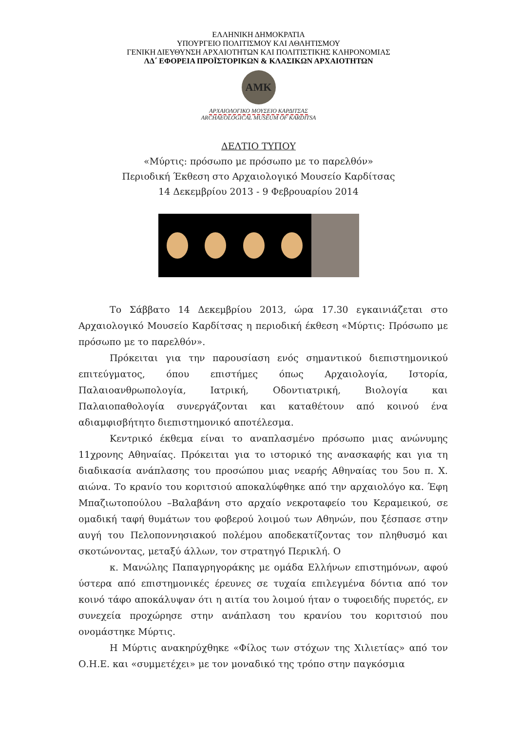ΕΛΛΗΝΙΚΗ ΔΗΜΟΚΡΑΤΙΑ
ΥΠΟΥΡΓΕΙΟ ΠΟΛΙΤΙΣΜΟΥ ΚΑΙ ΑΘΛΗΤΙΣΜΟΥ
ΓΕΝΙΚΗ ΔΙΕΥΘΥΝΣΗ ΑΡΧΑΙΟΤΗΤΩΝ ΚΑΙ ΠΟΛΙΤΙΣΤΙΚΗΣ ΚΛΗΡΟΝΟΜΙΑΣ
ΛΔ΄ ΕΦΟΡΕΙΑ ΠΡΟΪΣΤΟΡΙΚΩΝ & ΚΛΑΣΙΚΩΝ ΑΡΧΑΙΟΤΗΤΩΝ
ΑΜΚ
ΑΡΧΑΙΟΛΟΓΙΚΟ ΜΟΥΣΕΙΟ ΚΑΡΔΙΤΣΑΣ
ARCHAEOLOGICAL MUSEUM OF KARDITSA
ΔΕΛΤΙΟ ΤΥΠΟΥ
«Μύρτις: πρόσωπο με πρόσωπο με το παρελθόν»
Περιοδική Έκθεση στο Αρχαιολογικό Μουσείο Καρδίτσας
14 Δεκεμβρίου 2013 - 9 Φεβρουαρίου 2014
Το Σάββατο 14 Δεκεμβρίου 2013, ώρα 17.30 εγκαινιάζεται στο Αρχαιολογικό Μουσείο Καρδίτσας η περιοδική έκθεση «Μύρτις: Πρόσωπο με πρόσωπο με το παρελθόν».
Πρόκειται για την παρουσίαση ενός σημαντικού διεπιστημονικού επιτεύγματος, όπου επιστήμες όπως Αρχαιολογία, Ιστορία, Παλαιοανθρωπολογία, Ιατρική, Οδοντιατρική, Βιολογία και Παλαιοπαθολογία συνεργάζονται και καταθέτουν από κοινού ένα αδιαμφισβήτητο διεπιστημονικό αποτέλεσμα.
Κεντρικό έκθεμα είναι το αναπλασμένο πρόσωπο μιας ανώνυμης 11χρονης Αθηναίας. Πρόκειται για το ιστορικό της ανασκαφής και για τη διαδικασία ανάπλασης του προσώπου μιας νεαρής Αθηναίας του 5ου π. Χ. αιώνα. Το κρανίο του κοριτσιού αποκαλύφθηκε από την αρχαιολόγο κα. Έφη Μπαζιωτοπούλου –Βαλαβάνη στο αρχαίο νεκροταφείο του Κεραμεικού, σε ομαδική ταφή θυμάτων του φοβερού λοιμού των Αθηνών, που ξέσπασε στην αυγή του Πελοποννησιακού πολέμου αποδεκατίζοντας τον πληθυσμό και σκοτώνοντας, μεταξύ άλλων, τον στρατηγό Περικλή. Ο
κ. Μανώλης Παπαγρηγοράκης με ομάδα Ελλήνων επιστημόνων, αφού ύστερα από επιστημονικές έρευνες σε τυχαία επιλεγμένα δόντια από τον κοινό τάφο αποκάλυψαν ότι η αιτία του λοιμού ήταν ο τυφοειδής πυρετός, εν συνεχεία προχώρησε στην ανάπλαση του κρανίου του κοριτσιού που ονομάστηκε Μύρτις.
Η Μύρτις ανακηρύχθηκε «Φίλος των στόχων της Χιλιετίας» από τον Ο.Η.Ε. και «συμμετέχει» με τον μοναδικό της τρόπο στην παγκόσμια